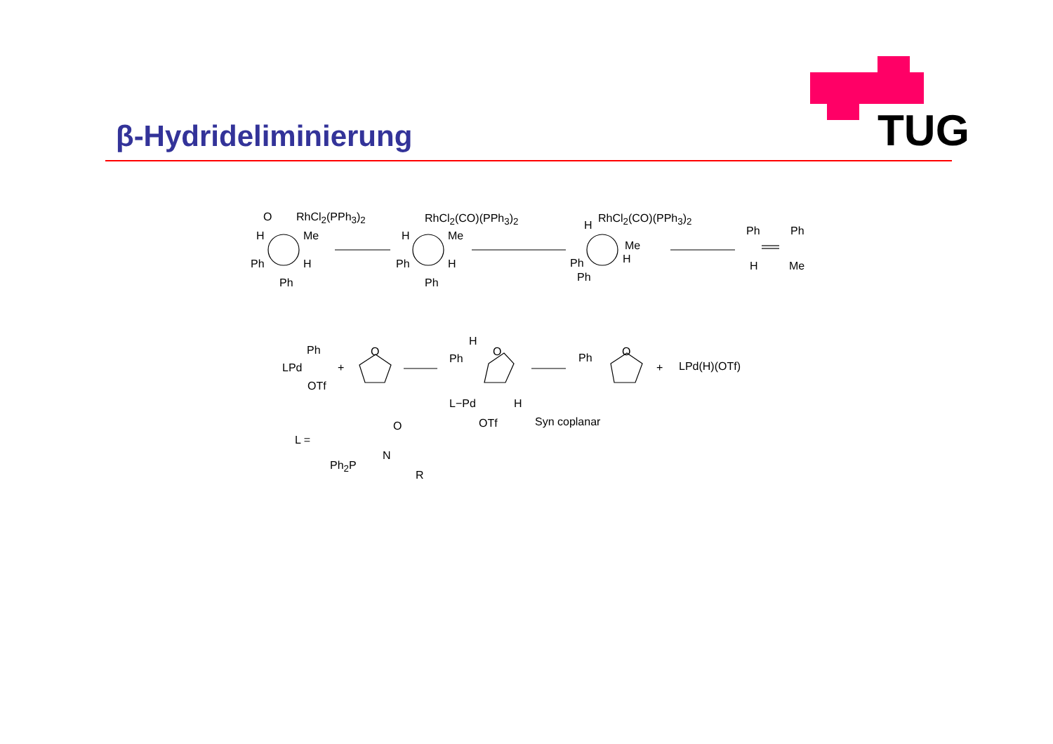β-Hydrideliminierung TUG
O RhCl<sub>2</sub>(PPh<sub>3</sub>)<sub>2</sub>
H Me
Ph H
Ph
RhCl<sub>2</sub>(CO)(PPh<sub>3</sub>)<sub>2</sub>
H Me
Ph H
Ph
H
RhCl<sub>2</sub>(CO)(PPh<sub>3</sub>)<sub>2</sub>
Me
H Ph
Ph
Ph Ph
H Me
Ph
LPd
OTf
+
O
H
Ph
O
L−Pd H
OTf Syn coplanar
Ph O
+ LPd(H)(OTf)
L =
O
N
Ph<sub>2</sub>P
R